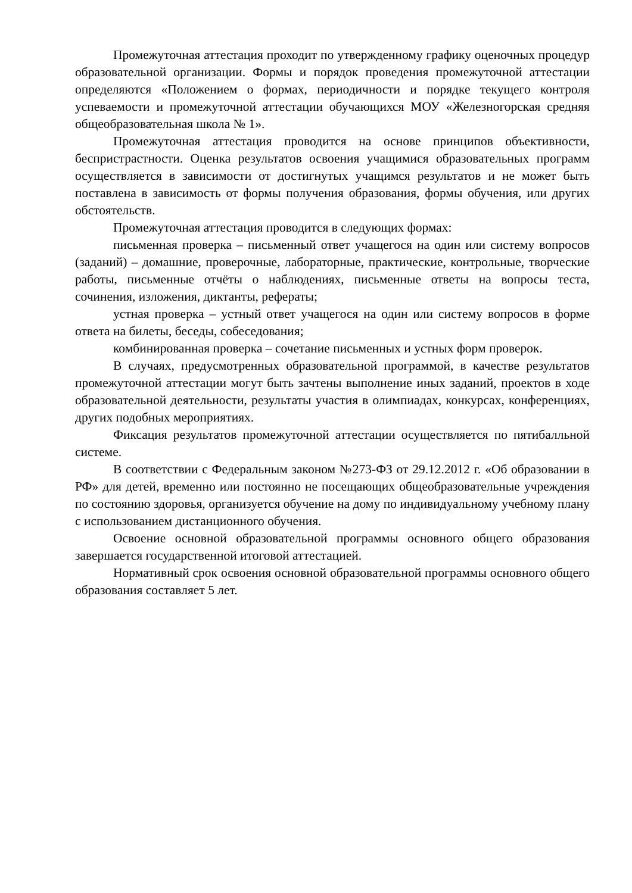Промежуточная аттестация проходит по утвержденному графику оценочных процедур образовательной организации. Формы и порядок проведения промежуточной аттестации определяются «Положением о формах, периодичности и порядке текущего контроля успеваемости и промежуточной аттестации обучающихся МОУ «Железногорская средняя общеобразовательная школа № 1».
Промежуточная аттестация проводится на основе принципов объективности, беспристрастности. Оценка результатов освоения учащимися образовательных программ осуществляется в зависимости от достигнутых учащимся результатов и не может быть поставлена в зависимость от формы получения образования, формы обучения, или других обстоятельств.
Промежуточная аттестация проводится в следующих формах:
письменная проверка – письменный ответ учащегося на один или систему вопросов (заданий) – домашние, проверочные, лабораторные, практические, контрольные, творческие работы, письменные отчёты о наблюдениях, письменные ответы на вопросы теста, сочинения, изложения, диктанты, рефераты;
устная проверка – устный ответ учащегося на один или систему вопросов в форме ответа на билеты, беседы, собеседования;
комбинированная проверка – сочетание письменных и устных форм проверок.
В случаях, предусмотренных образовательной программой, в качестве результатов промежуточной аттестации могут быть зачтены выполнение иных заданий, проектов в ходе образовательной деятельности, результаты участия в олимпиадах, конкурсах, конференциях, других подобных мероприятиях.
Фиксация результатов промежуточной аттестации осуществляется по пятибалльной системе.
В соответствии с Федеральным законом №273-ФЗ от 29.12.2012 г. «Об образовании в РФ» для детей, временно или постоянно не посещающих общеобразовательные учреждения по состоянию здоровья, организуется обучение на дому по индивидуальному учебному плану с использованием дистанционного обучения.
Освоение основной образовательной программы основного общего образования завершается государственной итоговой аттестацией.
Нормативный срок освоения основной образовательной программы основного общего образования составляет 5 лет.